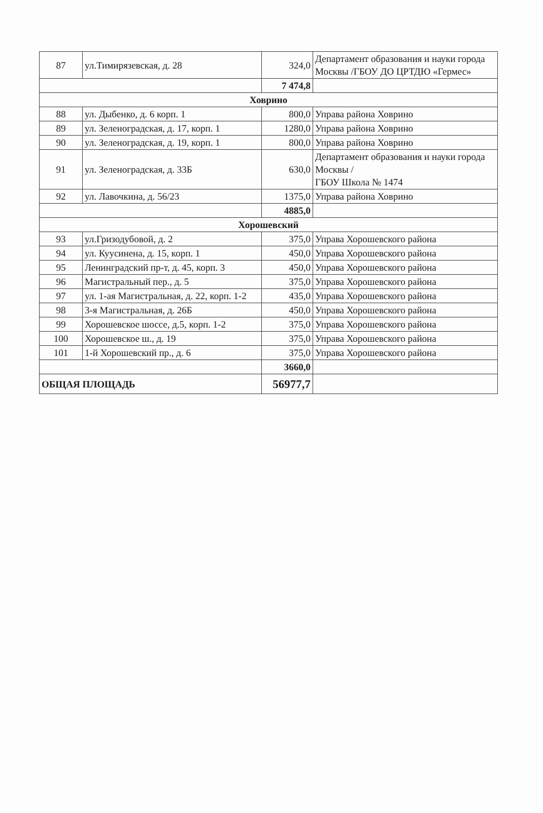| 87 | ул.Тимирязевская, д. 28 | 324,0 | Департамент образования и науки города Москвы /ГБОУ ДО ЦРТДЮ «Гермес» |
| | | 7 474,8 | |
| Ховрино | | | |
| 88 | ул. Дыбенко, д. 6 корп. 1 | 800,0 | Управа района Ховрино |
| 89 | ул. Зеленоградская, д. 17, корп. 1 | 1280,0 | Управа района Ховрино |
| 90 | ул. Зеленоградская, д. 19, корп. 1 | 800,0 | Управа района Ховрино |
| 91 | ул. Зеленоградская, д. 33Б | 630,0 | Департамент образования и науки города Москвы / ГБОУ Школа № 1474 |
| 92 | ул. Лавочкина, д. 56/23 | 1375,0 | Управа района Ховрино |
| | | 4885,0 | |
| Хорошевский | | | |
| 93 | ул.Гризодубовой, д. 2 | 375,0 | Управа Хорошевского района |
| 94 | ул. Куусинена, д. 15, корп. 1 | 450,0 | Управа Хорошевского района |
| 95 | Ленинградский пр-т, д. 45, корп. 3 | 450,0 | Управа Хорошевского района |
| 96 | Магистральный пер., д. 5 | 375,0 | Управа Хорошевского района |
| 97 | ул. 1-ая Магистральная, д. 22, корп. 1-2 | 435,0 | Управа Хорошевского района |
| 98 | 3-я Магистральная, д. 26Б | 450,0 | Управа Хорошевского района |
| 99 | Хорошевское шоссе, д.5, корп. 1-2 | 375,0 | Управа Хорошевского района |
| 100 | Хорошевское ш., д. 19 | 375,0 | Управа Хорошевского района |
| 101 | 1-й Хорошевский пр., д. 6 | 375,0 | Управа Хорошевского района |
| | | 3660,0 | |
| ОБЩАЯ ПЛОЩАДЬ | | 56977,7 | |